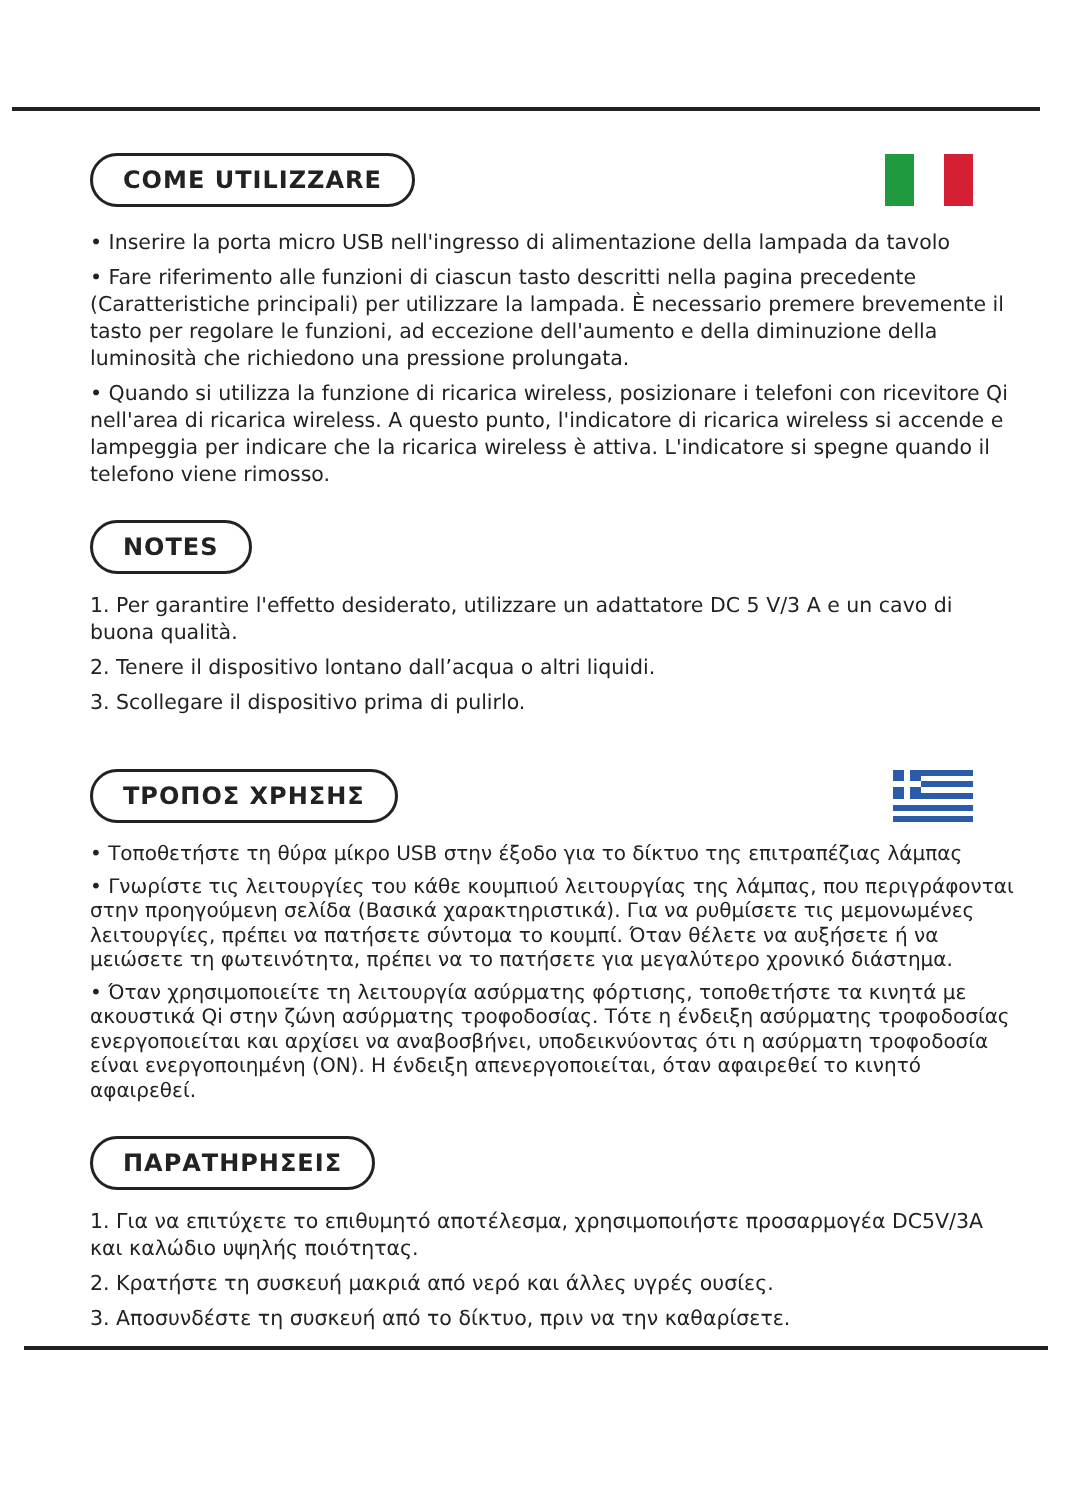COME UTILIZZARE
• Inserire la porta micro USB nell'ingresso di alimentazione della lampada da tavolo
• Fare riferimento alle funzioni di ciascun tasto descritti nella pagina precedente (Caratteristiche principali) per utilizzare la lampada. È necessario premere brevemente il tasto per regolare le funzioni, ad eccezione dell'aumento e della diminuzione della luminosità che richiedono una pressione prolungata.
• Quando si utilizza la funzione di ricarica wireless, posizionare i telefoni con ricevitore Qi nell'area di ricarica wireless. A questo punto, l'indicatore di ricarica wireless si accende e lampeggia per indicare che la ricarica wireless è attiva. L'indicatore si spegne quando il telefono viene rimosso.
NOTES
1. Per garantire l'effetto desiderato, utilizzare un adattatore DC 5 V/3 A e un cavo di buona qualità.
2. Tenere il dispositivo lontano dall’acqua o altri liquidi.
3. Scollegare il dispositivo prima di pulirlo.
ΤΡΟΠΟΣ ΧΡΗΣΗΣ
• Τοποθετήστε τη θύρα μίκρο USB στην έξοδο για το δίκτυο της επιτραπέζιας λάμπας
• Γνωρίστε τις λειτουργίες του κάθε κουμπιού λειτουργίας της λάμπας, που περιγράφονται στην προηγούμενη σελίδα (Βασικά χαρακτηριστικά). Για να ρυθμίσετε τις μεμονωμένες λειτουργίες, πρέπει να πατήσετε σύντομα το κουμπί. Όταν θέλετε να αυξήσετε ή να μειώσετε τη φωτεινότητα, πρέπει να το πατήσετε για μεγαλύτερο χρονικό διάστημα.
• Όταν χρησιμοποιείτε τη λειτουργία ασύρματης φόρτισης, τοποθετήστε τα κινητά με ακουστικά Qi στην ζώνη ασύρματης τροφοδοσίας. Τότε η ένδειξη ασύρματης τροφοδοσίας ενεργοποιείται και αρχίσει να αναβοσβήνει, υποδεικνύοντας ότι η ασύρματη τροφοδοσία είναι ενεργοποιημένη (ON). Η ένδειξη απενεργοποιείται, όταν αφαιρεθεί το κινητό αφαιρεθεί.
ΠΑΡΑΤΗΡΗΣΕΙΣ
1. Για να επιτύχετε το επιθυμητό αποτέλεσμα, χρησιμοποιήστε προσαρμογέα DC5V/3A και καλώδιο υψηλής ποιότητας.
2. Κρατήστε τη συσκευή μακριά από νερό και άλλες υγρές ουσίες.
3. Αποσυνδέστε τη συσκευή από το δίκτυο, πριν να την καθαρίσετε.